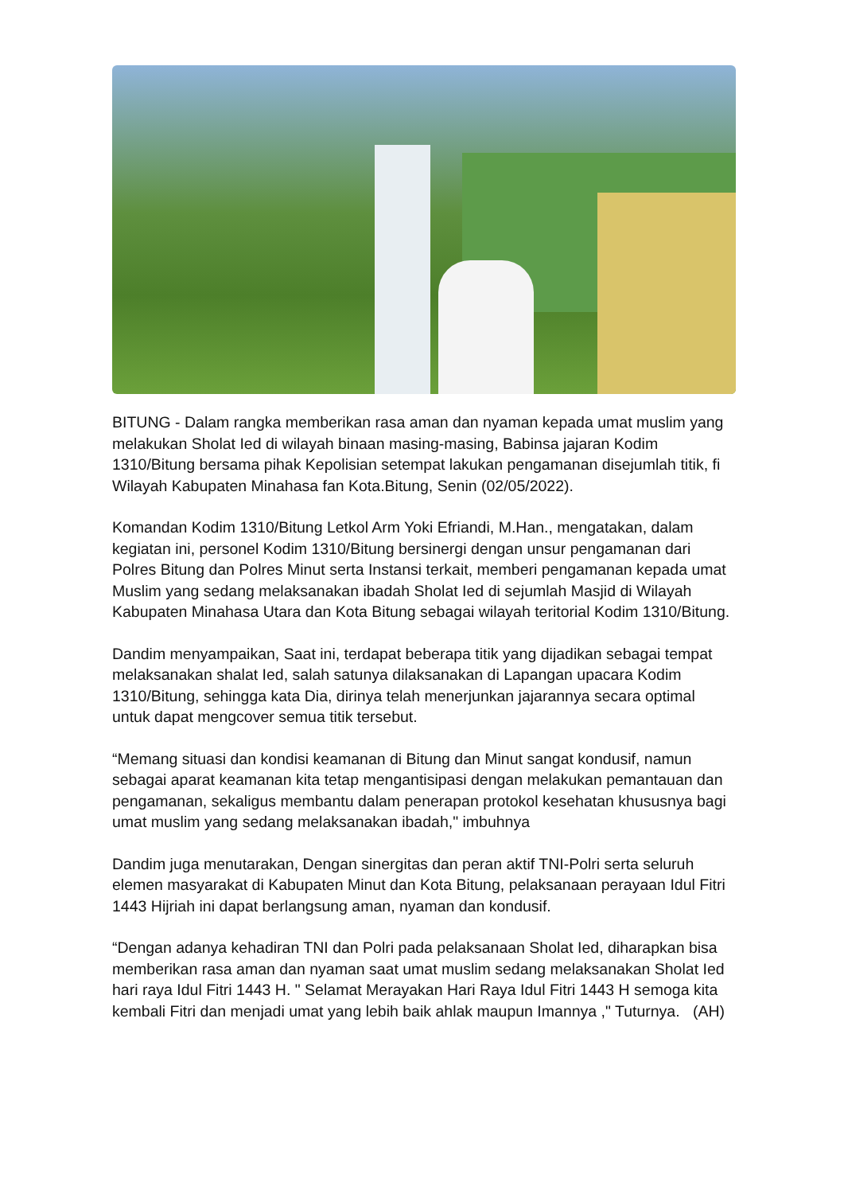BITUNG - Dalam rangka memberikan rasa aman dan nyaman kepada umat muslim yang melakukan Sholat Ied di wilayah binaan masing-masing, Babinsa jajaran Kodim 1310/Bitung bersama pihak Kepolisian setempat lakukan pengamanan disejumlah titik, fi Wilayah Kabupaten Minahasa fan Kota.Bitung, Senin (02/05/2022).
Komandan Kodim 1310/Bitung Letkol Arm Yoki Efriandi, M.Han., mengatakan, dalam kegiatan ini, personel Kodim 1310/Bitung bersinergi dengan unsur pengamanan dari Polres Bitung dan Polres Minut serta Instansi terkait, memberi pengamanan kepada umat Muslim yang sedang melaksanakan ibadah Sholat Ied di sejumlah Masjid di Wilayah Kabupaten Minahasa Utara dan Kota Bitung sebagai wilayah teritorial Kodim 1310/Bitung.
Dandim menyampaikan, Saat ini, terdapat beberapa titik yang dijadikan sebagai tempat melaksanakan shalat Ied, salah satunya dilaksanakan di Lapangan upacara Kodim 1310/Bitung, sehingga kata Dia, dirinya telah menerjunkan jajarannya secara optimal untuk dapat mengcover semua titik tersebut.
“Memang situasi dan kondisi keamanan di Bitung dan Minut sangat kondusif, namun sebagai aparat keamanan kita tetap mengantisipasi dengan melakukan pemantauan dan pengamanan, sekaligus membantu dalam penerapan protokol kesehatan khususnya bagi umat muslim yang sedang melaksanakan ibadah," imbuhnya
Dandim juga menutarakan, Dengan sinergitas dan peran aktif TNI-Polri serta seluruh elemen masyarakat di Kabupaten Minut dan Kota Bitung, pelaksanaan perayaan Idul Fitri 1443 Hijriah ini dapat berlangsung aman, nyaman dan kondusif.
“Dengan adanya kehadiran TNI dan Polri pada pelaksanaan Sholat Ied, diharapkan bisa memberikan rasa aman dan nyaman saat umat muslim sedang melaksanakan Sholat Ied hari raya Idul Fitri 1443 H. " Selamat Merayakan Hari Raya Idul Fitri 1443 H semoga kita kembali Fitri dan menjadi umat yang lebih baik ahlak maupun Imannya ," Tuturnya. (AH)